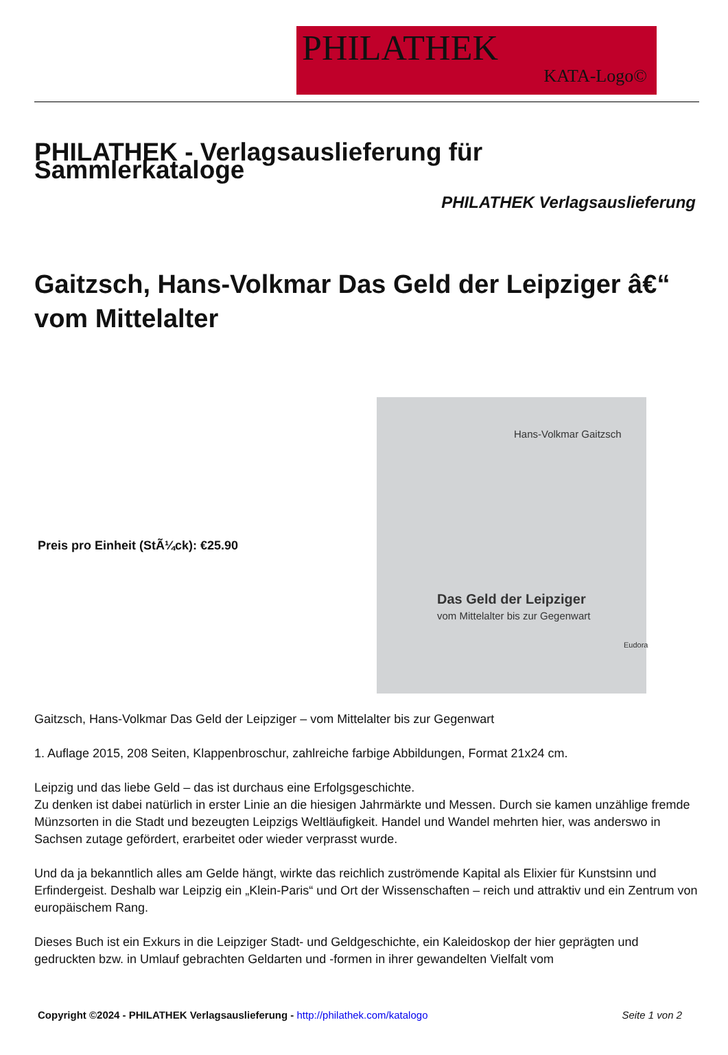PHILATHEK
KATA-Logo©
PHILATHEK - Verlagsauslieferung für Sammlerkataloge
PHILATHEK Verlagsauslieferung
Gaitzsch, Hans-Volkmar Das Geld der Leipziger â€“ vom Mittelalter
Preis pro Einheit (StÃ¼ck): €25.90
Hans-Volkmar Gaitzsch
Das Geld der Leipziger
vom Mittelalter bis zur Gegenwart
Eudora
Gaitzsch, Hans-Volkmar Das Geld der Leipziger – vom Mittelalter bis zur Gegenwart
1. Auflage 2015, 208 Seiten, Klappenbroschur, zahlreiche farbige Abbildungen, Format 21x24 cm.
Leipzig und das liebe Geld – das ist durchaus eine Erfolgsgeschichte.
Zu denken ist dabei natürlich in erster Linie an die hiesigen Jahrmärkte und Messen. Durch sie kamen unzählige fremde Münzsorten in die Stadt und bezeugten Leipzigs Weltläufigkeit. Handel und Wandel mehrten hier, was anderswo in Sachsen zutage gefördert, erarbeitet oder wieder verprasst wurde.
Und da ja bekanntlich alles am Gelde hängt, wirkte das reichlich zuströmende Kapital als Elixier für Kunstsinn und Erfindergeist. Deshalb war Leipzig ein „Klein-Paris“ und Ort der Wissenschaften – reich und attraktiv und ein Zentrum von europäischem Rang.
Dieses Buch ist ein Exkurs in die Leipziger Stadt- und Geldgeschichte, ein Kaleidoskop der hier geprägten und gedruckten bzw. in Umlauf gebrachten Geldarten und -formen in ihrer gewandelten Vielfalt vom
Copyright ©2024 - PHILATHEK Verlagsauslieferung - http://philathek.com/katalogo Seite 1 von 2